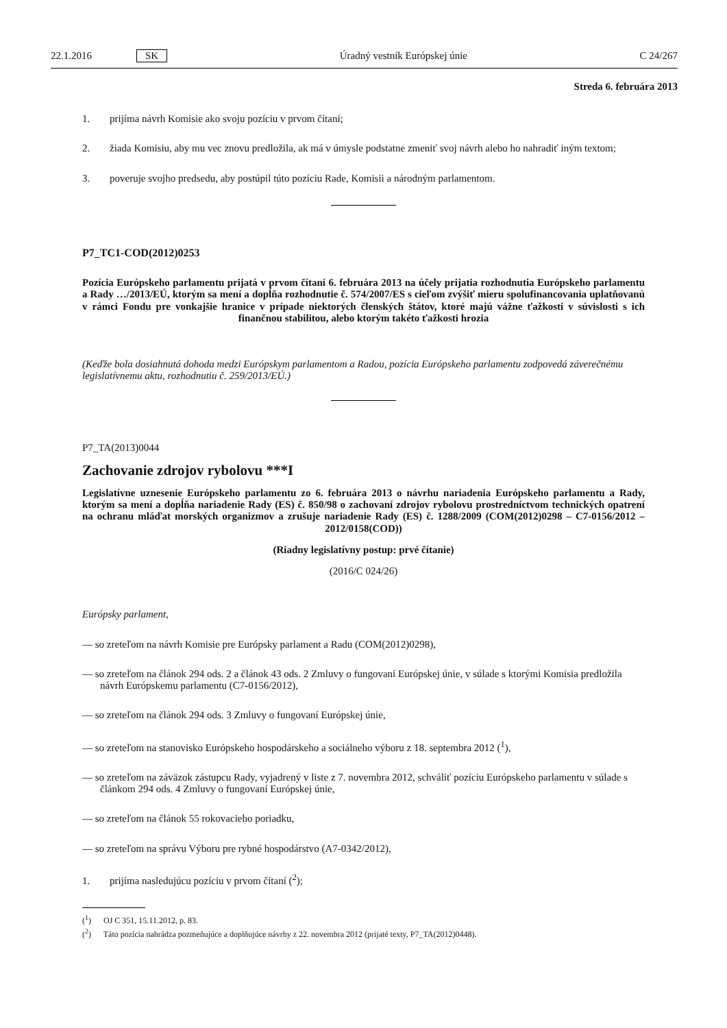22.1.2016 SK Úradný vestník Európskej únie C 24/267
Streda 6. februára 2013
1. prijíma návrh Komisie ako svoju pozíciu v prvom čítaní;
2. žiada Komisiu, aby mu vec znovu predložila, ak má v úmysle podstatne zmeniť svoj návrh alebo ho nahradiť iným textom;
3. poveruje svojho predsedu, aby postúpil túto pozíciu Rade, Komisii a národným parlamentom.
P7_TC1-COD(2012)0253
Pozícia Európskeho parlamentu prijatá v prvom čítaní 6. februára 2013 na účely prijatia rozhodnutia Európskeho parlamentu a Rady …/2013/EÚ, ktorým sa mení a dopĺňa rozhodnutie č. 574/2007/ES s cieľom zvýšiť mieru spolufinancovania uplatňovanú v rámci Fondu pre vonkajšie hranice v prípade niektorých členských štátov, ktoré majú vážne ťažkosti v súvislosti s ich finančnou stabilitou, alebo ktorým takéto ťažkosti hrozia
(Keďže bola dosiahnutá dohoda medzi Európskym parlamentom a Radou, pozícia Európskeho parlamentu zodpovedá záverečnému legislatívnemu aktu, rozhodnutiu č. 259/2013/EÚ.)
P7_TA(2013)0044
Zachovanie zdrojov rybolovu ***I
Legislatívne uznesenie Európskeho parlamentu zo 6. februára 2013 o návrhu nariadenia Európskeho parlamentu a Rady, ktorým sa mení a dopĺňa nariadenie Rady (ES) č. 850/98 o zachovaní zdrojov rybolovu prostredníctvom technických opatrení na ochranu mláďat morských organizmov a zrušuje nariadenie Rady (ES) č. 1288/2009 (COM(2012)0298 – C7-0156/2012 – 2012/0158(COD))
(Riadny legislatívny postup: prvé čítanie)
(2016/C 024/26)
Európsky parlament,
— so zreteľom na návrh Komisie pre Európsky parlament a Radu (COM(2012)0298),
— so zreteľom na článok 294 ods. 2 a článok 43 ods. 2 Zmluvy o fungovaní Európskej únie, v súlade s ktorými Komisia predložila návrh Európskemu parlamentu (C7-0156/2012),
— so zreteľom na článok 294 ods. 3 Zmluvy o fungovaní Európskej únie,
— so zreteľom na stanovisko Európskeho hospodárskeho a sociálneho výboru z 18. septembra 2012 (<sup>1</sup>),
— so zreteľom na záväzok zástupcu Rady, vyjadrený v liste z 7. novembra 2012, schváliť pozíciu Európskeho parlamentu v súlade s článkom 294 ods. 4 Zmluvy o fungovaní Európskej únie,
— so zreteľom na článok 55 rokovacieho poriadku,
— so zreteľom na správu Výboru pre rybné hospodárstvo (A7-0342/2012),
1. prijíma nasledujúcu pozíciu v prvom čítaní (<sup>2</sup>);
(<sup>1</sup>) OJ C 351, 15.11.2012, p. 83.
(<sup>2</sup>) Táto pozícia nahrádza pozmeňujúce a doplňujúce návrhy z 22. novembra 2012 (prijaté texty, P7_TA(2012)0448).